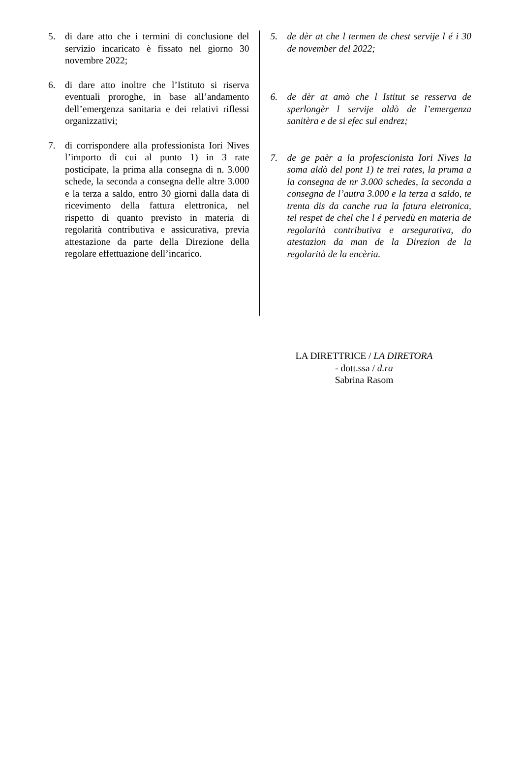5. di dare atto che i termini di conclusione del servizio incaricato è fissato nel giorno 30 novembre 2022;
6. di dare atto inoltre che l’Istituto si riserva eventuali proroghe, in base all’andamento dell’emergenza sanitaria e dei relativi riflessi organizzativi;
7. di corrispondere alla professionista Iori Nives l’importo di cui al punto 1) in 3 rate posticipate, la prima alla consegna di n. 3.000 schede, la seconda a consegna delle altre 3.000 e la terza a saldo, entro 30 giorni dalla data di ricevimento della fattura elettronica, nel rispetto di quanto previsto in materia di regolarità contributiva e assicurativa, previa attestazione da parte della Direzione della regolare effettuazione dell’incarico.
5. de dèr at che l termen de chest servije l é i 30 de november del 2022;
6. de dèr at amò che l Istitut se resserva de sperlongèr l servije aldò de l’emergenza sanitèra e de si efec sul endrez;
7. de ge paèr a la profescionista Iori Nives la soma aldò del pont 1) te trei rates, la pruma a la consegna de nr 3.000 schedes, la seconda a consegna de l’autra 3.000 e la terza a saldo, te trenta dis da canche rua la fatura eletronica, tel respet de chel che l é pervedù en materia de regolarità contributiva e arsegurativa, do atestazion da man de la Direzion de la regolarità de la encèria.
LA DIRETTRICE / LA DIRETORA
- dott.ssa / d.ra
Sabrina Rasom